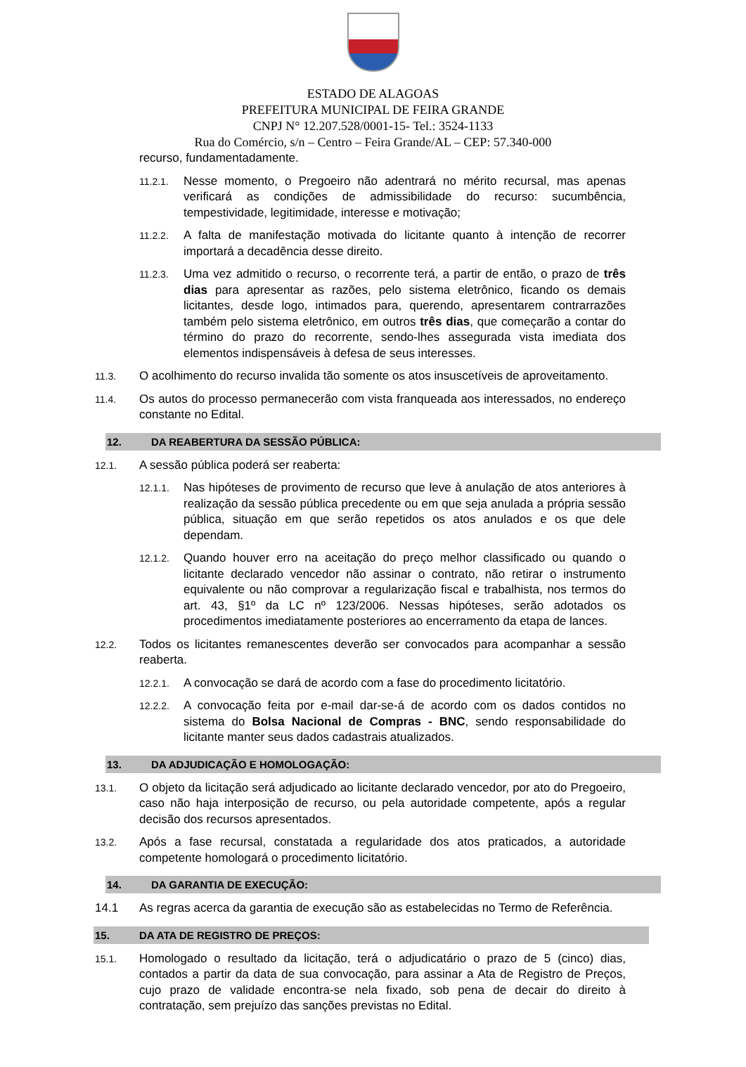ESTADO DE ALAGOAS
PREFEITURA MUNICIPAL DE FEIRA GRANDE
CNPJ N° 12.207.528/0001-15- Tel.: 3524-1133
Rua do Comércio, s/n – Centro – Feira Grande/AL – CEP: 57.340-000
recurso, fundamentadamente.
11.2.1. Nesse momento, o Pregoeiro não adentrará no mérito recursal, mas apenas verificará as condições de admissibilidade do recurso: sucumbência, tempestividade, legitimidade, interesse e motivação;
11.2.2. A falta de manifestação motivada do licitante quanto à intenção de recorrer importará a decadência desse direito.
11.2.3. Uma vez admitido o recurso, o recorrente terá, a partir de então, o prazo de três dias para apresentar as razões, pelo sistema eletrônico, ficando os demais licitantes, desde logo, intimados para, querendo, apresentarem contrarrazões também pelo sistema eletrônico, em outros três dias, que começarão a contar do término do prazo do recorrente, sendo-lhes assegurada vista imediata dos elementos indispensáveis à defesa de seus interesses.
11.3. O acolhimento do recurso invalida tão somente os atos insuscetíveis de aproveitamento.
11.4. Os autos do processo permanecerão com vista franqueada aos interessados, no endereço constante no Edital.
12. DA REABERTURA DA SESSÃO PÚBLICA:
12.1. A sessão pública poderá ser reaberta:
12.1.1. Nas hipóteses de provimento de recurso que leve à anulação de atos anteriores à realização da sessão pública precedente ou em que seja anulada a própria sessão pública, situação em que serão repetidos os atos anulados e os que dele dependam.
12.1.2. Quando houver erro na aceitação do preço melhor classificado ou quando o licitante declarado vencedor não assinar o contrato, não retirar o instrumento equivalente ou não comprovar a regularização fiscal e trabalhista, nos termos do art. 43, §1º da LC nº 123/2006. Nessas hipóteses, serão adotados os procedimentos imediatamente posteriores ao encerramento da etapa de lances.
12.2. Todos os licitantes remanescentes deverão ser convocados para acompanhar a sessão reaberta.
12.2.1. A convocação se dará de acordo com a fase do procedimento licitatório.
12.2.2. A convocação feita por e-mail dar-se-á de acordo com os dados contidos no sistema do Bolsa Nacional de Compras - BNC, sendo responsabilidade do licitante manter seus dados cadastrais atualizados.
13. DA ADJUDICAÇÃO E HOMOLOGAÇÃO:
13.1. O objeto da licitação será adjudicado ao licitante declarado vencedor, por ato do Pregoeiro, caso não haja interposição de recurso, ou pela autoridade competente, após a regular decisão dos recursos apresentados.
13.2. Após a fase recursal, constatada a regularidade dos atos praticados, a autoridade competente homologará o procedimento licitatório.
14. DA GARANTIA DE EXECUÇÃO:
14.1 As regras acerca da garantia de execução são as estabelecidas no Termo de Referência.
15. DA ATA DE REGISTRO DE PREÇOS:
15.1. Homologado o resultado da licitação, terá o adjudicatário o prazo de 5 (cinco) dias, contados a partir da data de sua convocação, para assinar a Ata de Registro de Preços, cujo prazo de validade encontra-se nela fixado, sob pena de decair do direito à contratação, sem prejuízo das sanções previstas no Edital.